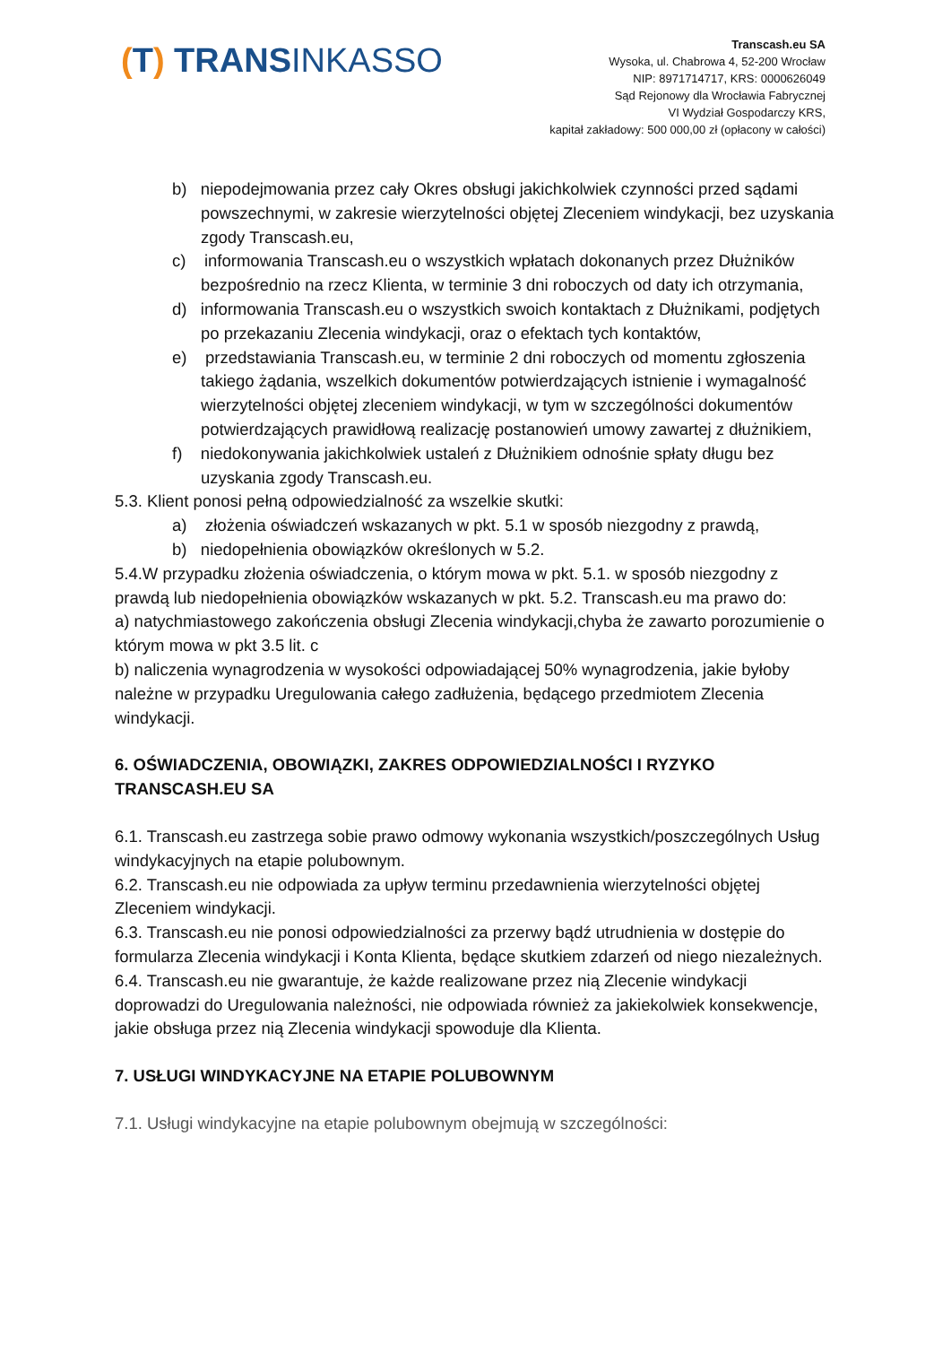(T) TRANSINKASSO
Transcash.eu SA
Wysoka, ul. Chabrowa 4, 52-200 Wrocław
NIP: 8971714717, KRS: 0000626049
Sąd Rejonowy dla Wrocławia Fabrycznej
VI Wydział Gospodarczy KRS,
kapitał zakładowy: 500 000,00 zł (opłacony w całości)
b) niepodejmowania przez cały Okres obsługi jakichkolwiek czynności przed sądami powszechnymi, w zakresie wierzytelności objętej Zleceniem windykacji, bez uzyskania zgody Transcash.eu,
c) informowania Transcash.eu o wszystkich wpłatach dokonanych przez Dłużników bezpośrednio na rzecz Klienta, w terminie 3 dni roboczych od daty ich otrzymania,
d) informowania Transcash.eu o wszystkich swoich kontaktach z Dłużnikami, podjętych po przekazaniu Zlecenia windykacji, oraz o efektach tych kontaktów,
e) przedstawiania Transcash.eu, w terminie 2 dni roboczych od momentu zgłoszenia takiego żądania, wszelkich dokumentów potwierdzających istnienie i wymagalność wierzytelności objętej zleceniem windykacji, w tym w szczególności dokumentów potwierdzających prawidłową realizację postanowień umowy zawartej z dłużnikiem,
f) niedokonywania jakichkolwiek ustaleń z Dłużnikiem odnośnie spłaty długu bez uzyskania zgody Transcash.eu.
5.3. Klient ponosi pełną odpowiedzialność za wszelkie skutki:
a) złożenia oświadczeń wskazanych w pkt. 5.1 w sposób niezgodny z prawdą,
b) niedopełnienia obowiązków określonych w 5.2.
5.4.W przypadku złożenia oświadczenia, o którym mowa w pkt. 5.1. w sposób niezgodny z prawdą lub niedopełnienia obowiązków wskazanych w pkt. 5.2. Transcash.eu ma prawo do:
a) natychmiastowego zakończenia obsługi Zlecenia windykacji,chyba że zawarto porozumienie o którym mowa w pkt 3.5 lit. c
b) naliczenia wynagrodzenia w wysokości odpowiadającej 50% wynagrodzenia, jakie byłoby należne w przypadku Uregulowania całego zadłużenia, będącego przedmiotem Zlecenia windykacji.
6. OŚWIADCZENIA, OBOWIĄZKI, ZAKRES ODPOWIEDZIALNOŚCI I RYZYKO TRANSCASH.EU SA
6.1. Transcash.eu zastrzega sobie prawo odmowy wykonania wszystkich/poszczególnych Usług windykacyjnych na etapie polubownym.
6.2. Transcash.eu nie odpowiada za upływ terminu przedawnienia wierzytelności objętej Zleceniem windykacji.
6.3. Transcash.eu nie ponosi odpowiedzialności za przerwy bądź utrudnienia w dostępie do formularza Zlecenia windykacji i Konta Klienta, będące skutkiem zdarzeń od niego niezależnych.
6.4. Transcash.eu nie gwarantuje, że każde realizowane przez nią Zlecenie windykacji doprowadzi do Uregulowania należności, nie odpowiada również za jakiekolwiek konsekwencje, jakie obsługa przez nią Zlecenia windykacji spowoduje dla Klienta.
7. USŁUGI WINDYKACYJNE NA ETAPIE POLUBOWNYM
7.1. Usługi windykacyjne na etapie polubownym obejmują w szczególności: